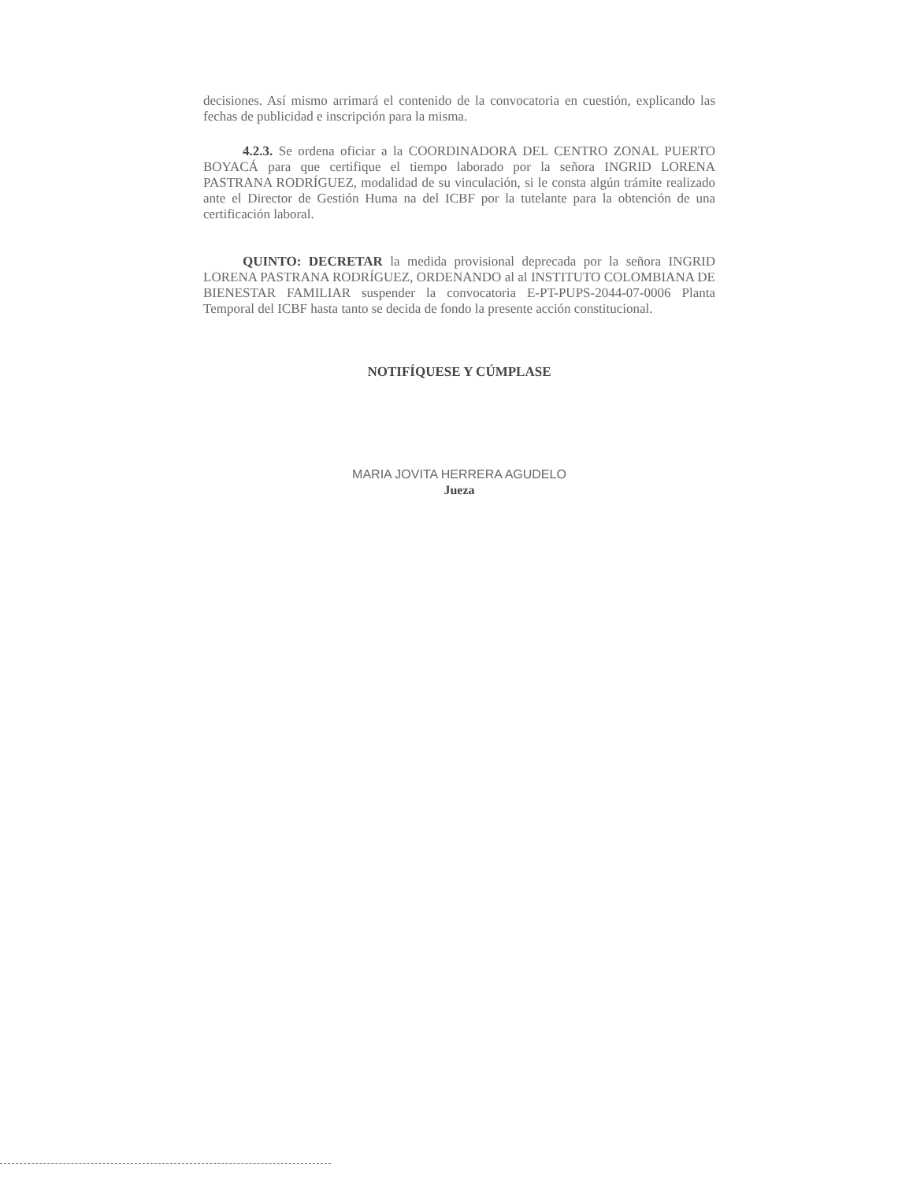decisiones. Así mismo arrimará el contenido de la convocatoria en cuestión, explicando las fechas de publicidad e inscripción para la misma.
4.2.3. Se ordena oficiar a la COORDINADORA DEL CENTRO ZONAL PUERTO BOYACÁ para que certifique el tiempo laborado por la señora INGRID LORENA PASTRANA RODRÍGUEZ, modalidad de su vinculación, si le consta algún trámite realizado ante el Director de Gestión Huma na del ICBF por la tutelante para la obtención de una certificación laboral.
QUINTO: DECRETAR la medida provisional deprecada por la señora INGRID LORENA PASTRANA RODRÍGUEZ, ORDENANDO al al INSTITUTO COLOMBIANA DE BIENESTAR FAMILIAR suspender la convocatoria E-PT-PUPS-2044-07-0006 Planta Temporal del ICBF hasta tanto se decida de fondo la presente acción constitucional.
NOTIFÍQUESE Y CÚMPLASE
MARIA JOVITA HERRERA AGUDELO
Jueza